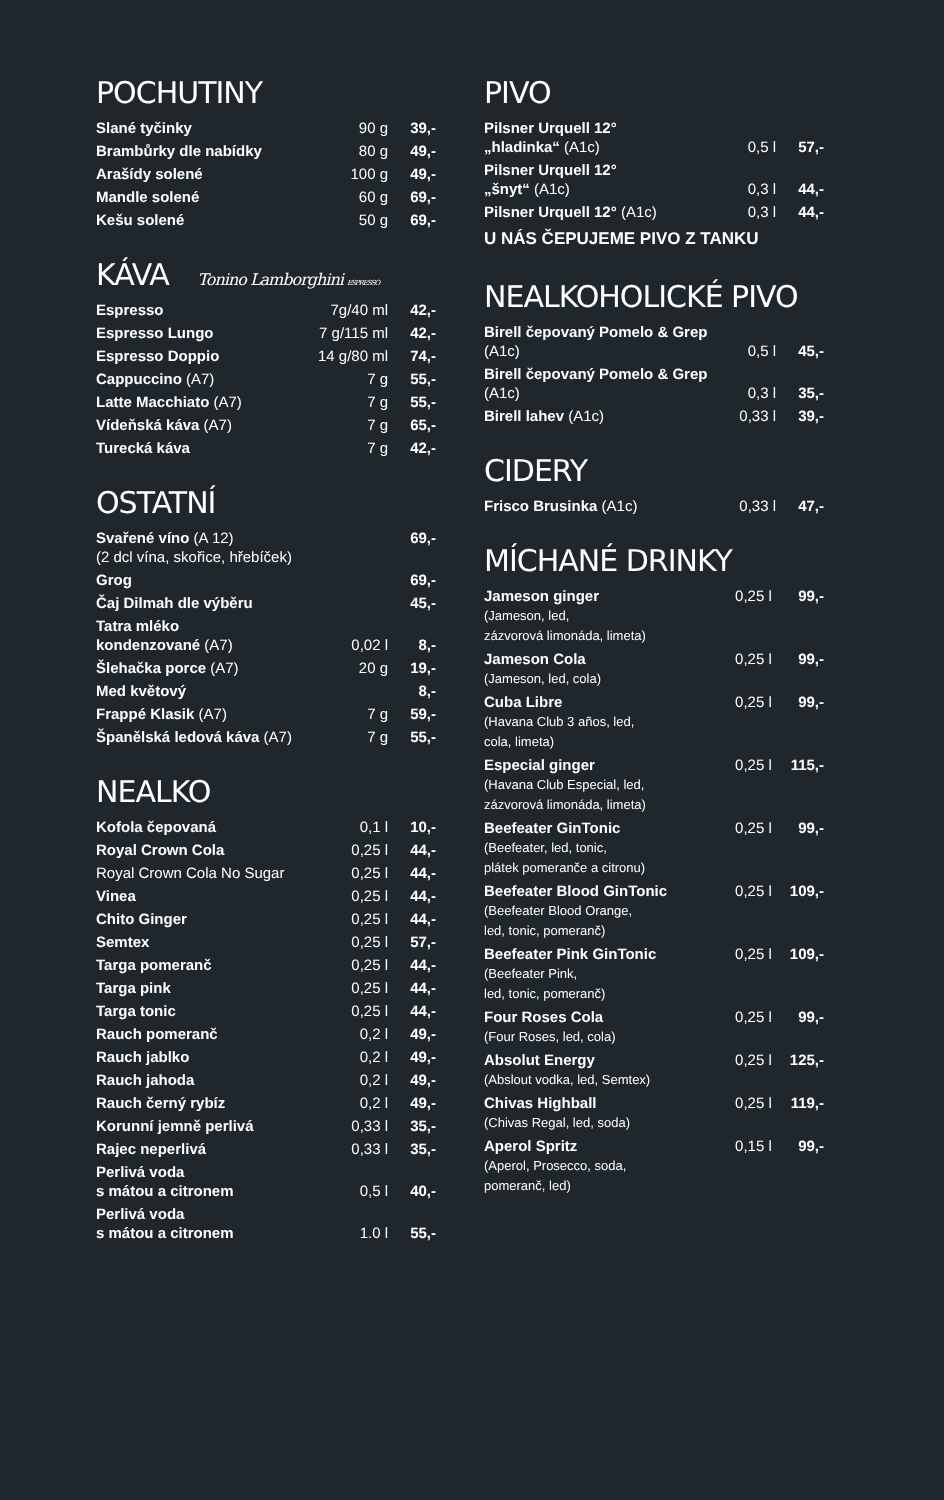POCHUTINY
| Slané tyčinky | 90 g | 39,- |
| Brambůrky dle nabídky | 80 g | 49,- |
| Arašídy solené | 100 g | 49,- |
| Mandle solené | 60 g | 69,- |
| Kešu solené | 50 g | 69,- |
KÁVA Tonino Lamborghini ESPRESSO
| Espresso | 7g/40 ml | 42,- |
| Espresso Lungo | 7 g/115 ml | 42,- |
| Espresso Doppio | 14 g/80 ml | 74,- |
| Cappuccino (A7) | 7 g | 55,- |
| Latte Macchiato (A7) | 7 g | 55,- |
| Vídeňská káva (A7) | 7 g | 65,- |
| Turecká káva | 7 g | 42,- |
OSTATNÍ
| Svařené víno (A 12) (2 dcl vína, skořice, hřebíček) | | 69,- |
| Grog | | 69,- |
| Čaj Dilmah dle výběru | | 45,- |
| Tatra mléko kondenzované (A7) | 0,02 l | 8,- |
| Šlehačka porce (A7) | 20 g | 19,- |
| Med květový | | 8,- |
| Frappé Klasik (A7) | 7 g | 59,- |
| Španělská ledová káva (A7) | 7 g | 55,- |
NEALKO
| Kofola čepovaná | 0,1 l | 10,- |
| Royal Crown Cola | 0,25 l | 44,- |
| Royal Crown Cola No Sugar | 0,25 l | 44,- |
| Vinea | 0,25 l | 44,- |
| Chito Ginger | 0,25 l | 44,- |
| Semtex | 0,25 l | 57,- |
| Targa pomeranč | 0,25 l | 44,- |
| Targa pink | 0,25 l | 44,- |
| Targa tonic | 0,25 l | 44,- |
| Rauch pomeranč | 0,2 l | 49,- |
| Rauch jablko | 0,2 l | 49,- |
| Rauch jahoda | 0,2 l | 49,- |
| Rauch černý rybíz | 0,2 l | 49,- |
| Korunní jemně perlivá | 0,33 l | 35,- |
| Rajec neperlivá | 0,33 l | 35,- |
| Perlivá voda s mátou a citronem | 0,5 l | 40,- |
| Perlivá voda s mátou a citronem | 1.0 l | 55,- |
PIVO
| Pilsner Urquell 12° „hladinka“ (A1c) | 0,5 l | 57,- |
| Pilsner Urquell 12° „šnyt“ (A1c) | 0,3 l | 44,- |
| Pilsner Urquell 12° (A1c) | 0,3 l | 44,- |
U NÁS ČEPUJEME PIVO Z TANKU
NEALKOHOLICKÉ PIVO
| Birell čepovaný Pomelo & Grep (A1c) | 0,5 l | 45,- |
| Birell čepovaný Pomelo & Grep (A1c) | 0,3 l | 35,- |
| Birell lahev (A1c) | 0,33 l | 39,- |
CIDERY
| Frisco Brusinka (A1c) | 0,33 l | 47,- |
MÍCHANÉ DRINKY
| Jameson ginger (Jameson, led, zázvorová limonáda, limeta) | 0,25 l | 99,- |
| Jameson Cola (Jameson, led, cola) | 0,25 l | 99,- |
| Cuba Libre (Havana Club 3 años, led, cola, limeta) | 0,25 l | 99,- |
| Especial ginger (Havana Club Especial, led, zázvorová limonáda, limeta) | 0,25 l | 115,- |
| Beefeater GinTonic (Beefeater, led, tonic, plátek pomeranče a citronu) | 0,25 l | 99,- |
| Beefeater Blood GinTonic (Beefeater Blood Orange, led, tonic, pomeranč) | 0,25 l | 109,- |
| Beefeater Pink GinTonic (Beefeater Pink, led, tonic, pomeranč) | 0,25 l | 109,- |
| Four Roses Cola (Four Roses, led, cola) | 0,25 l | 99,- |
| Absolut Energy (Abslout vodka, led, Semtex) | 0,25 l | 125,- |
| Chivas Highball (Chivas Regal, led, soda) | 0,25 l | 119,- |
| Aperol Spritz (Aperol, Prosecco, soda, pomeranč, led) | 0,15 l | 99,- |